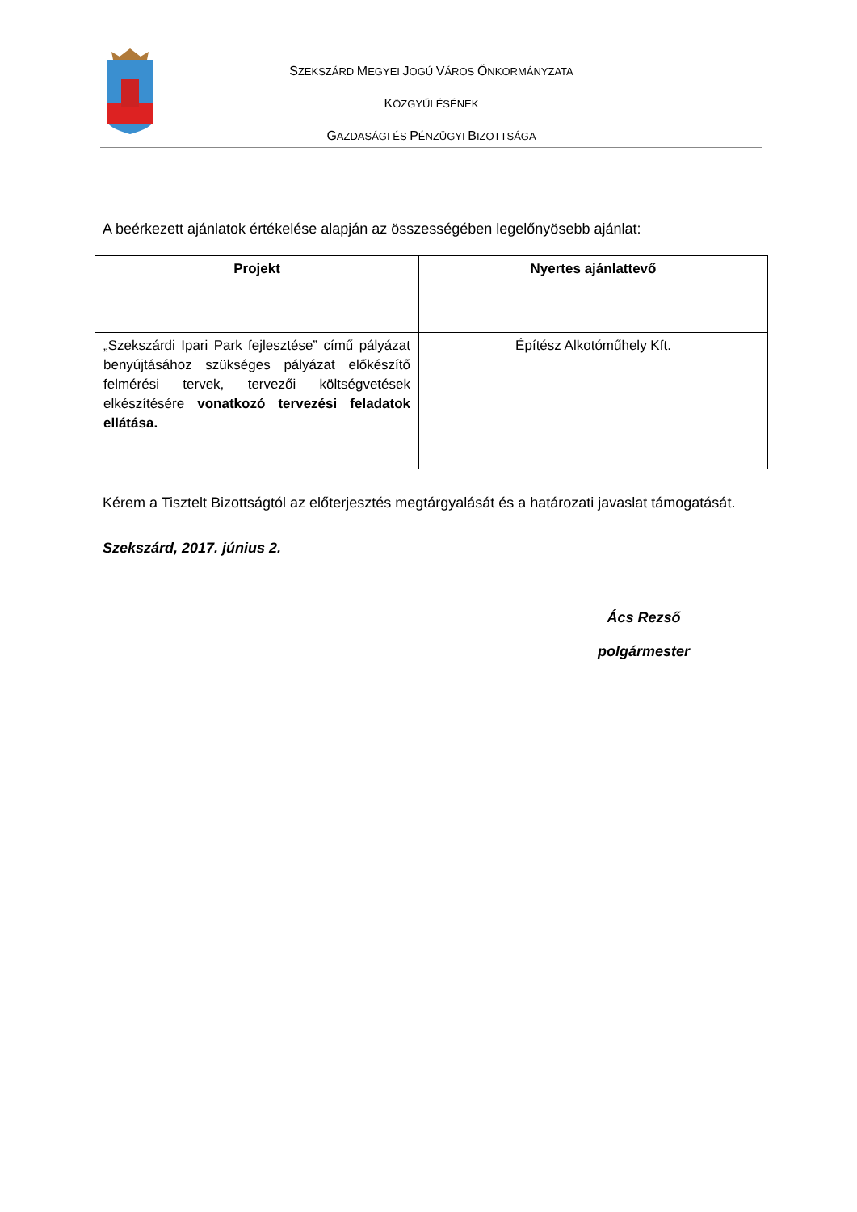SZEKSZÁRD MEGYEI JOGÚ VÁROS ÖNKORMÁNYZATA
KÖZGYŰLÉSÉNEK
GAZDASÁGI ÉS PÉNZÜGYI BIZOTTSÁGA
A beérkezett ajánlatok értékelése alapján az összességében legelőnyösebb ajánlat:
| Projekt | Nyertes ajánlattevő |
| --- | --- |
| „Szekszárdi Ipari Park fejlesztése” című pályázat benyújtásához szükséges pályázat előkészítő felmérési tervek, tervezői költségvetések elkészítésére vonatkozó tervezési feladatok ellátása. | Építész Alkotóműhely Kft. |
Kérem a Tisztelt Bizottságtól az előterjesztés megtárgyalását és a határozati javaslat támogatását.
Szekszárd, 2017. június 2.
Ács Rezső
polgármester